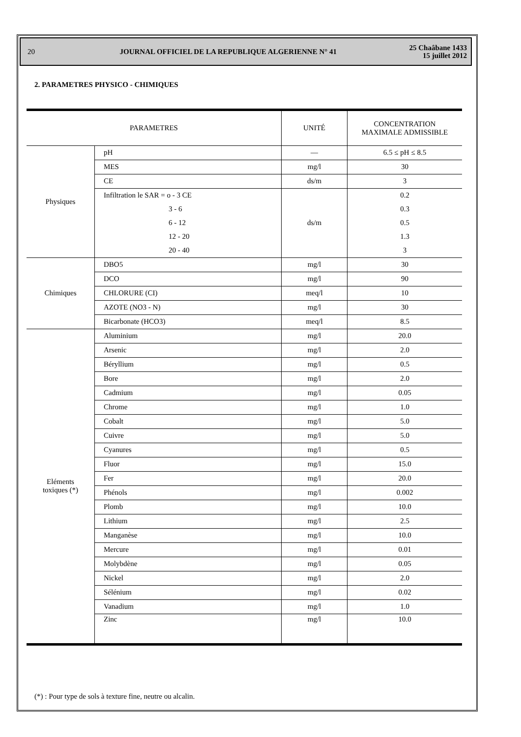20 JOURNAL OFFICIEL DE LA REPUBLIQUE ALGERIENNE N° 41 25 Chaâbane 1433
15 juillet 2012
2. PARAMETRES PHYSICO - CHIMIQUES
| PARAMETRES | | UNITÉ | CONCENTRATION MAXIMALE ADMISSIBLE |
| --- | --- | --- | --- |
| Physiques | pH | — | 6.5 ≤ pH ≤ 8.5 |
| | MES | mg/l | 30 |
| | CE | ds/m | 3 |
| | Infiltration le SAR = o - 3 CE | ds/m | 0.2 |
| | 3 - 6 | | 0.3 |
| | 6 - 12 | | 0.5 |
| | 12 - 20 | | 1.3 |
| | 20 - 40 | | 3 |
| Chimiques | DBO5 | mg/l | 30 |
| | DCO | mg/l | 90 |
| | CHLORURE (CI) | meq/l | 10 |
| | AZOTE (NO3 - N) | mg/l | 30 |
| | Bicarbonate (HCO3) | meq/l | 8.5 |
| Eléments toxiques (*) | Aluminium | mg/l | 20.0 |
| | Arsenic | mg/l | 2.0 |
| | Béryllium | mg/l | 0.5 |
| | Bore | mg/l | 2.0 |
| | Cadmium | mg/l | 0.05 |
| | Chrome | mg/l | 1.0 |
| | Cobalt | mg/l | 5.0 |
| | Cuivre | mg/l | 5.0 |
| | Cyanures | mg/l | 0.5 |
| | Fluor | mg/l | 15.0 |
| | Fer | mg/l | 20.0 |
| | Phénols | mg/l | 0.002 |
| | Plomb | mg/l | 10.0 |
| | Lithium | mg/l | 2.5 |
| | Manganèse | mg/l | 10.0 |
| | Mercure | mg/l | 0.01 |
| | Molybdène | mg/l | 0.05 |
| | Nickel | mg/l | 2.0 |
| | Sélénium | mg/l | 0.02 |
| | Vanadium | mg/l | 1.0 |
| | Zinc | mg/l | 10.0 |
(*) : Pour type de sols à texture fine, neutre ou alcalin.